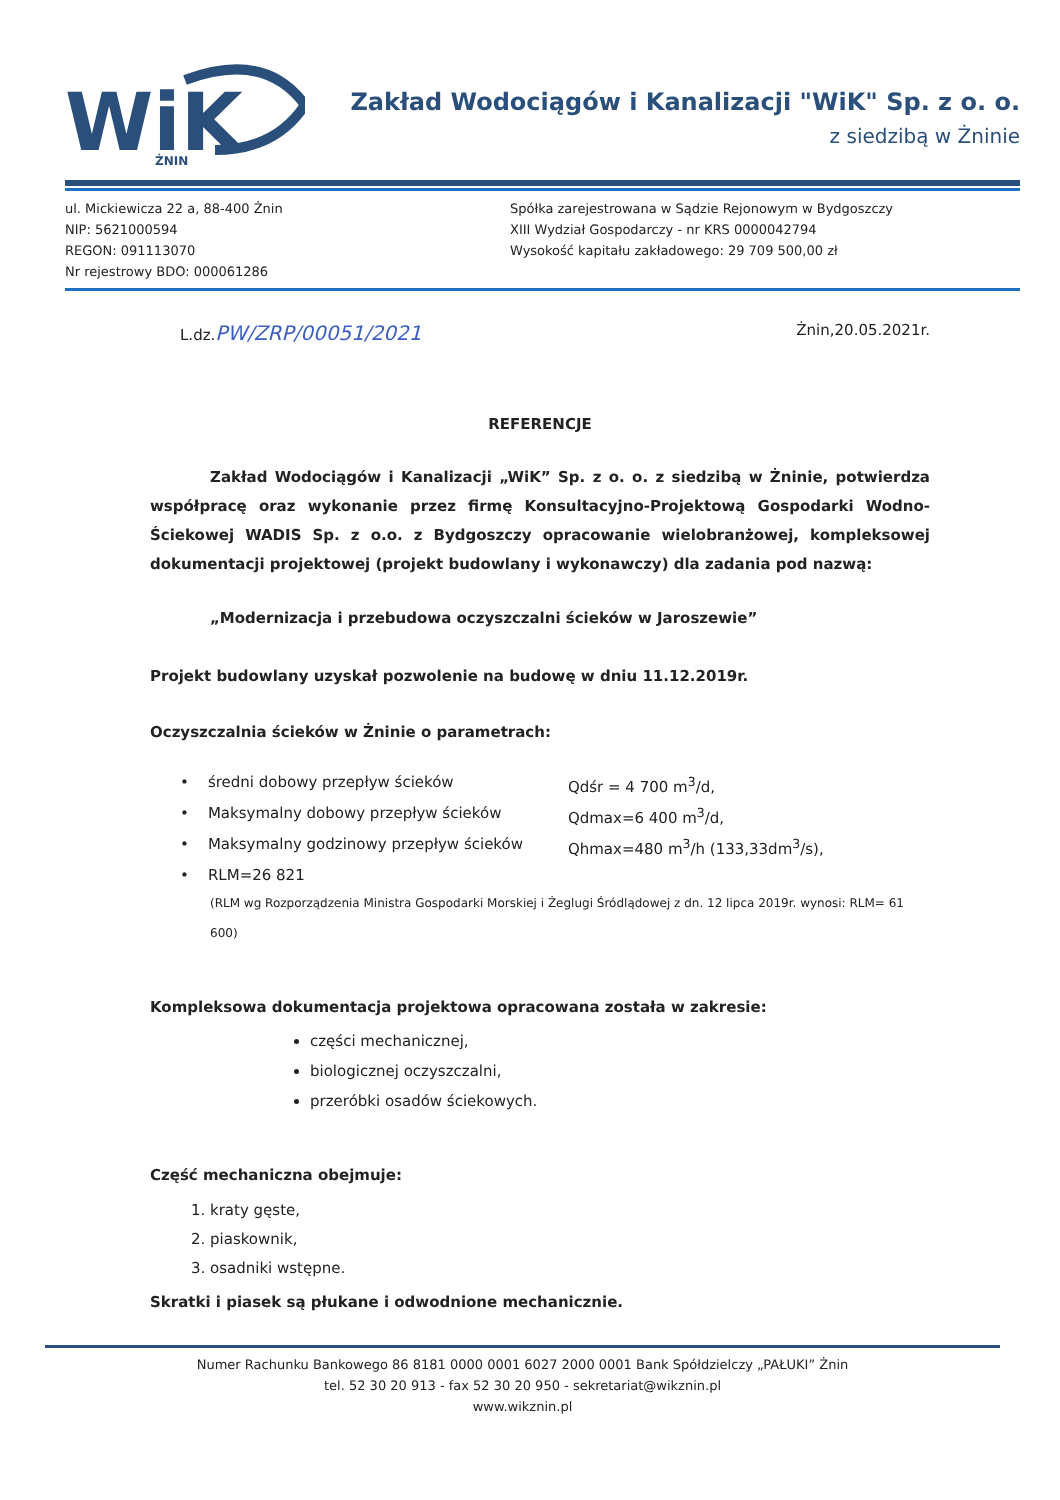WiK
ŻNIN
Zakład Wodociągów i Kanalizacji "WiK" Sp. z o. o.
z siedzibą w Żninie
ul. Mickiewicza 22 a, 88-400 Żnin
NIP: 5621000594
REGON: 091113070
Nr rejestrowy BDO: 000061286
Spółka zarejestrowana w Sądzie Rejonowym w Bydgoszczy
XIII Wydział Gospodarczy - nr KRS 0000042794
Wysokość kapitału zakładowego: 29 709 500,00 zł
L.dz.PW/ZRP/00051/2021
Żnin,20.05.2021r.
REFERENCJE
Zakład Wodociągów i Kanalizacji „WiK” Sp. z o. o. z siedzibą w Żninie, potwierdza współpracę oraz wykonanie przez firmę Konsultacyjno-Projektową Gospodarki Wodno-Ściekowej WADIS Sp. z o.o. z Bydgoszczy opracowanie wielobranżowej, kompleksowej dokumentacji projektowej (projekt budowlany i wykonawczy) dla zadania pod nazwą:
„Modernizacja i przebudowa oczyszczalni ścieków w Jaroszewie”
Projekt budowlany uzyskał pozwolenie na budowę w dniu 11.12.2019r.
Oczyszczalnia ścieków w Żninie o parametrach:
• średni dobowy przepływ ścieków Qdśr = 4 700 m<sup>3</sup>/d,
• Maksymalny dobowy przepływ ścieków Qdmax=6 400 m<sup>3</sup>/d,
• Maksymalny godzinowy przepływ ścieków Qhmax=480 m<sup>3</sup>/h (133,33dm<sup>3</sup>/s),
• RLM=26 821
(RLM wg Rozporządzenia Ministra Gospodarki Morskiej i Żeglugi Śródlądowej z dn. 12 lipca 2019r. wynosi: RLM= 61 600)
Kompleksowa dokumentacja projektowa opracowana została w zakresie:
części mechanicznej,
biologicznej oczyszczalni,
przeróbki osadów ściekowych.
Część mechaniczna obejmuje:
1. kraty gęste,
2. piaskownik,
3. osadniki wstępne.
Skratki i piasek są płukane i odwodnione mechanicznie.
Numer Rachunku Bankowego 86 8181 0000 0001 6027 2000 0001 Bank Spółdzielczy „PAŁUKI” Żnin
tel. 52 30 20 913 - fax 52 30 20 950 - sekretariat@wikznin.pl
www.wikznin.pl